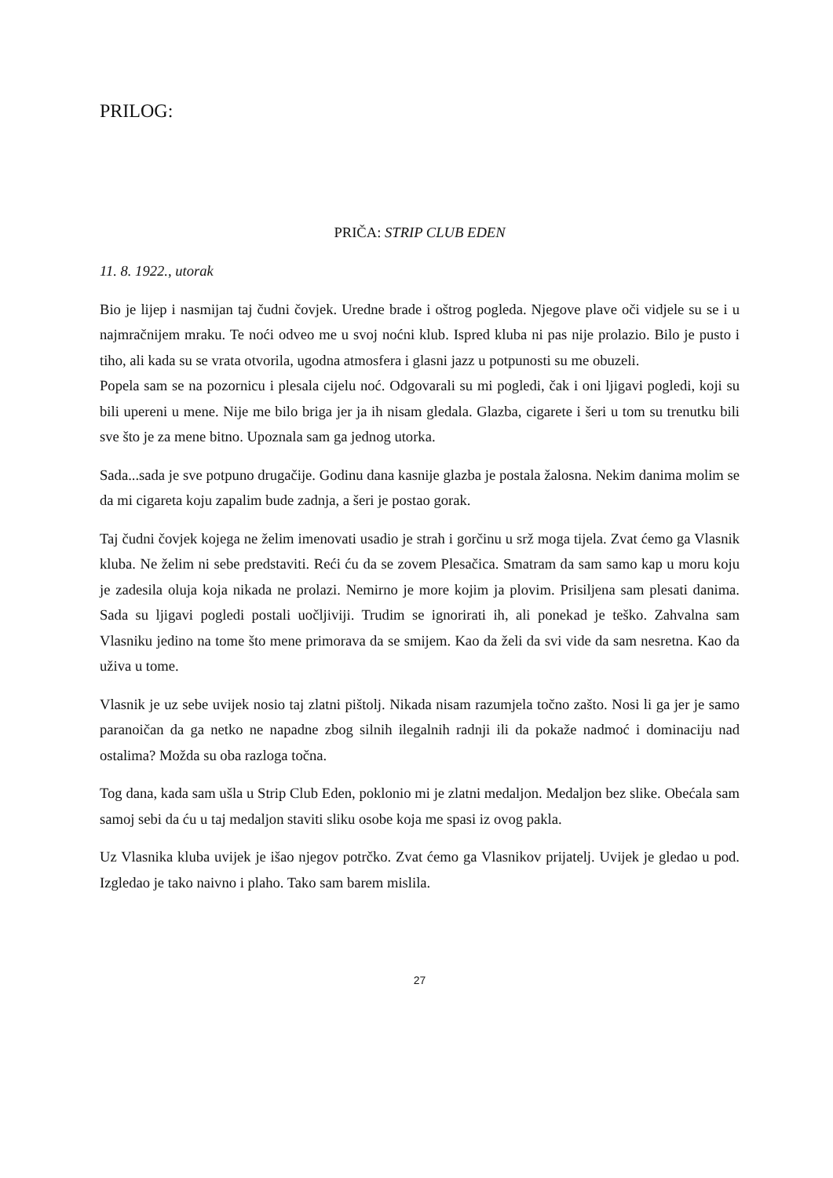PRILOG:
PRIČA: STRIP CLUB EDEN
11. 8. 1922., utorak
Bio je lijep i nasmijan taj čudni čovjek. Uredne brade i oštrog pogleda. Njegove plave oči vidjele su se i u najmračnijem mraku. Te noći odveo me u svoj noćni klub. Ispred kluba ni pas nije prolazio. Bilo je pusto i tiho, ali kada su se vrata otvorila, ugodna atmosfera i glasni jazz u potpunosti su me obuzeli.
Popela sam se na pozornicu i plesala cijelu noć. Odgovarali su mi pogledi, čak i oni ljigavi pogledi, koji su bili upereni u mene. Nije me bilo briga jer ja ih nisam gledala. Glazba, cigarete i šeri u tom su trenutku bili sve što je za mene bitno. Upoznala sam ga jednog utorka.
Sada...sada je sve potpuno drugačije. Godinu dana kasnije glazba je postala žalosna. Nekim danima molim se da mi cigareta koju zapalim bude zadnja, a šeri je postao gorak.
Taj čudni čovjek kojega ne želim imenovati usadio je strah i gorčinu u srž moga tijela. Zvat ćemo ga Vlasnik kluba. Ne želim ni sebe predstaviti. Reći ću da se zovem Plesačica. Smatram da sam samo kap u moru koju je zadesila oluja koja nikada ne prolazi. Nemirno je more kojim ja plovim. Prisiljena sam plesati danima. Sada su ljigavi pogledi postali uočljiviji. Trudim se ignorirati ih, ali ponekad je teško. Zahvalna sam Vlasniku jedino na tome što mene primorava da se smijem. Kao da želi da svi vide da sam nesretna. Kao da uživa u tome.
Vlasnik je uz sebe uvijek nosio taj zlatni pištolj. Nikada nisam razumjela točno zašto. Nosi li ga jer je samo paranoičan da ga netko ne napadne zbog silnih ilegalnih radnji ili da pokaže nadmoć i dominaciju nad ostalima? Možda su oba razloga točna.
Tog dana, kada sam ušla u Strip Club Eden, poklonio mi je zlatni medaljon. Medaljon bez slike. Obećala sam samoj sebi da ću u taj medaljon staviti sliku osobe koja me spasi iz ovog pakla.
Uz Vlasnika kluba uvijek je išao njegov potrčko. Zvat ćemo ga Vlasnikov prijatelj. Uvijek je gledao u pod. Izgledao je tako naivno i plaho. Tako sam barem mislila.
27